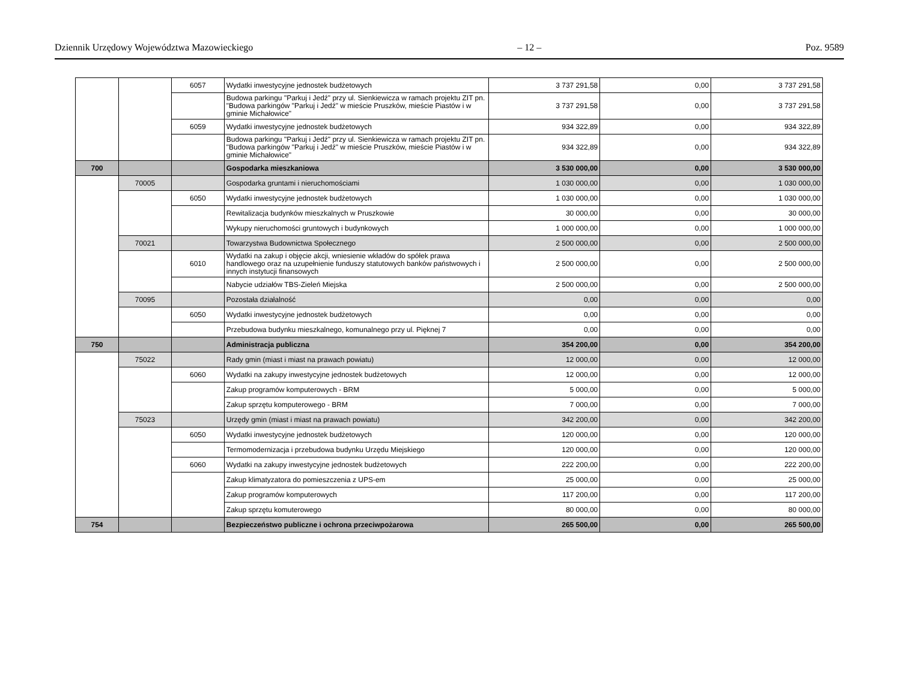Dziennik Urzędowy Województwa Mazowieckiego – 12 – Poz. 9589
| | | 6057 | Wydatki inwestycyjne jednostek budżetowych | 3 737 291,58 | 0,00 | 3 737 291,58 |
| | | | Budowa parkingu "Parkuj i Jedź" przy ul. Sienkiewicza w ramach projektu ZIT pn. "Budowa parkingów "Parkuj i Jedź" w mieście Pruszków, mieście Piastów i w gminie Michałowice" | 3 737 291,58 | 0,00 | 3 737 291,58 |
| | | 6059 | Wydatki inwestycyjne jednostek budżetowych | 934 322,89 | 0,00 | 934 322,89 |
| | | | Budowa parkingu "Parkuj i Jedź" przy ul. Sienkiewicza w ramach projektu ZIT pn. "Budowa parkingów "Parkuj i Jedź" w mieście Pruszków, mieście Piastów i w gminie Michałowice" | 934 322,89 | 0,00 | 934 322,89 |
| 700 | | | Gospodarka mieszkaniowa | 3 530 000,00 | 0,00 | 3 530 000,00 |
| | 70005 | | Gospodarka gruntami i nieruchomościami | 1 030 000,00 | 0,00 | 1 030 000,00 |
| | | 6050 | Wydatki inwestycyjne jednostek budżetowych | 1 030 000,00 | 0,00 | 1 030 000,00 |
| | | | Rewitalizacja budynków mieszkalnych w Pruszkowie | 30 000,00 | 0,00 | 30 000,00 |
| | | | Wykupy nieruchomości gruntowych i budynkowych | 1 000 000,00 | 0,00 | 1 000 000,00 |
| | 70021 | | Towarzystwa Budownictwa Społecznego | 2 500 000,00 | 0,00 | 2 500 000,00 |
| | | 6010 | Wydatki na zakup i objęcie akcji, wniesienie wkładów do spółek prawa handlowego oraz na uzupełnienie funduszy statutowych banków państwowych i innych instytucji finansowych | 2 500 000,00 | 0,00 | 2 500 000,00 |
| | | | Nabycie udziałów TBS-Zieleń Miejska | 2 500 000,00 | 0,00 | 2 500 000,00 |
| | 70095 | | Pozostała działalność | 0,00 | 0,00 | 0,00 |
| | | 6050 | Wydatki inwestycyjne jednostek budżetowych | 0,00 | 0,00 | 0,00 |
| | | | Przebudowa budynku mieszkalnego, komunalnego przy ul. Pięknej 7 | 0,00 | 0,00 | 0,00 |
| 750 | | | Administracja publiczna | 354 200,00 | 0,00 | 354 200,00 |
| | 75022 | | Rady gmin (miast i miast na prawach powiatu) | 12 000,00 | 0,00 | 12 000,00 |
| | | 6060 | Wydatki na zakupy inwestycyjne jednostek budżetowych | 12 000,00 | 0,00 | 12 000,00 |
| | | | Zakup programów komputerowych - BRM | 5 000,00 | 0,00 | 5 000,00 |
| | | | Zakup sprzętu komputerowego - BRM | 7 000,00 | 0,00 | 7 000,00 |
| | 75023 | | Urzędy gmin (miast i miast na prawach powiatu) | 342 200,00 | 0,00 | 342 200,00 |
| | | 6050 | Wydatki inwestycyjne jednostek budżetowych | 120 000,00 | 0,00 | 120 000,00 |
| | | | Termomodernizacja i przebudowa budynku Urzędu Miejskiego | 120 000,00 | 0,00 | 120 000,00 |
| | | 6060 | Wydatki na zakupy inwestycyjne jednostek budżetowych | 222 200,00 | 0,00 | 222 200,00 |
| | | | Zakup klimatyzatora do pomieszczenia z UPS-em | 25 000,00 | 0,00 | 25 000,00 |
| | | | Zakup programów komputerowych | 117 200,00 | 0,00 | 117 200,00 |
| | | | Zakup sprzętu komuterowego | 80 000,00 | 0,00 | 80 000,00 |
| 754 | | | Bezpieczeństwo publiczne i ochrona przeciwpożarowa | 265 500,00 | 0,00 | 265 500,00 |